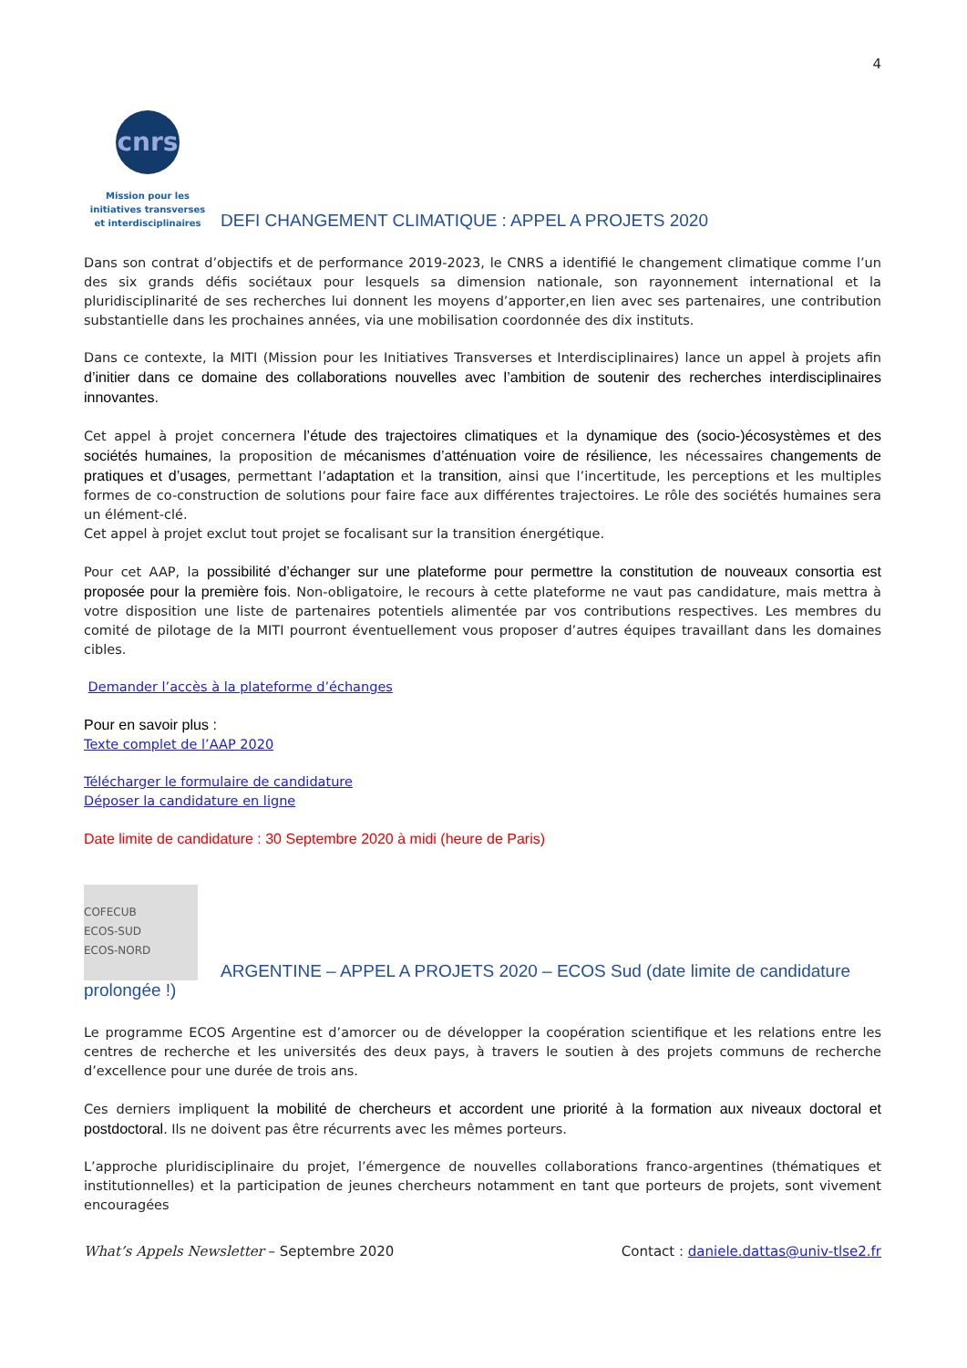4
cnrs
Mission pour les initiatives transverses et interdisciplinaires
DEFI CHANGEMENT CLIMATIQUE : APPEL A PROJETS 2020
Dans son contrat d’objectifs et de performance 2019-2023, le CNRS a identifié le changement climatique comme l’un des six grands défis sociétaux pour lesquels sa dimension nationale, son rayonnement international et la pluridisciplinarité de ses recherches lui donnent les moyens d’apporter,en lien avec ses partenaires, une contribution substantielle dans les prochaines années, via une mobilisation coordonnée des dix instituts.
Dans ce contexte, la MITI (Mission pour les Initiatives Transverses et Interdisciplinaires) lance un appel à projets afin d’initier dans ce domaine des collaborations nouvelles avec l’ambition de soutenir des recherches interdisciplinaires innovantes.
Cet appel à projet concernera l’étude des trajectoires climatiques et la dynamique des (socio-)écosystèmes et des sociétés humaines, la proposition de mécanismes d’atténuation voire de résilience, les nécessaires changements de pratiques et d’usages, permettant l’adaptation et la transition, ainsi que l’incertitude, les perceptions et les multiples formes de co-construction de solutions pour faire face aux différentes trajectoires. Le rôle des sociétés humaines sera un élément-clé.
Cet appel à projet exclut tout projet se focalisant sur la transition énergétique.
Pour cet AAP, la possibilité d’échanger sur une plateforme pour permettre la constitution de nouveaux consortia est proposée pour la première fois. Non-obligatoire, le recours à cette plateforme ne vaut pas candidature, mais mettra à votre disposition une liste de partenaires potentiels alimentée par vos contributions respectives. Les membres du comité de pilotage de la MITI pourront éventuellement vous proposer d’autres équipes travaillant dans les domaines cibles.
Demander l’accès à la plateforme d’échanges
Pour en savoir plus :
Texte complet de l’AAP 2020
Télécharger le formulaire de candidature
Déposer la candidature en ligne
Date limite de candidature : 30 Septembre 2020 à midi (heure de Paris)
COFECUB
ECOS-SUD
ECOS-NORD
ARGENTINE – APPEL A PROJETS 2020 – ECOS Sud (date limite de candidature
prolongée !)
Le programme ECOS Argentine est d’amorcer ou de développer la coopération scientifique et les relations entre les centres de recherche et les universités des deux pays, à travers le soutien à des projets communs de recherche d’excellence pour une durée de trois ans.
Ces derniers impliquent la mobilité de chercheurs et accordent une priorité à la formation aux niveaux doctoral et postdoctoral. Ils ne doivent pas être récurrents avec les mêmes porteurs.
L’approche pluridisciplinaire du projet, l’émergence de nouvelles collaborations franco-argentines (thématiques et institutionnelles) et la participation de jeunes chercheurs notamment en tant que porteurs de projets, sont vivement encouragées
What’s Appels Newsletter – Septembre 2020 Contact : daniele.dattas@univ-tlse2.fr